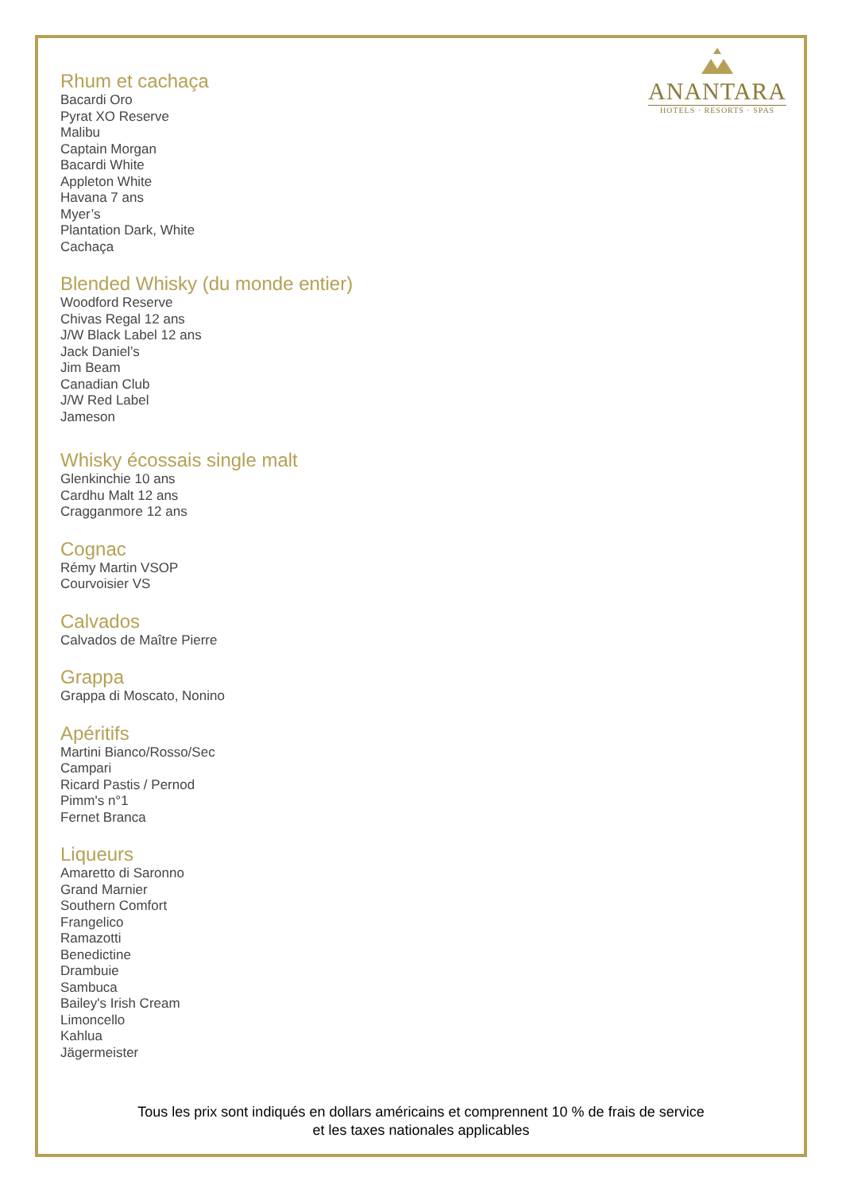ANANTARA
HOTELS · RESORTS · SPAS
Rhum et cachaça
Bacardi Oro
Pyrat XO Reserve
Malibu
Captain Morgan
Bacardi White
Appleton White
Havana 7 ans
Myer’s
Plantation Dark, White
Cachaça
Blended Whisky (du monde entier)
Woodford Reserve
Chivas Regal 12 ans
J/W Black Label 12 ans
Jack Daniel’s
Jim Beam
Canadian Club
J/W Red Label
Jameson
Whisky écossais single malt
Glenkinchie 10 ans
Cardhu Malt 12 ans
Cragganmore 12 ans
Cognac
Rémy Martin VSOP
Courvoisier VS
Calvados
Calvados de Maître Pierre
Grappa
Grappa di Moscato, Nonino
Apéritifs
Martini Bianco/Rosso/Sec
Campari
Ricard Pastis / Pernod
Pimm's n°1
Fernet Branca
Liqueurs
Amaretto di Saronno
Grand Marnier
Southern Comfort
Frangelico
Ramazotti
Benedictine
Drambuie
Sambuca
Bailey's Irish Cream
Limoncello
Kahlua
Jägermeister
Tous les prix sont indiqués en dollars américains et comprennent 10 % de frais de service
et les taxes nationales applicables